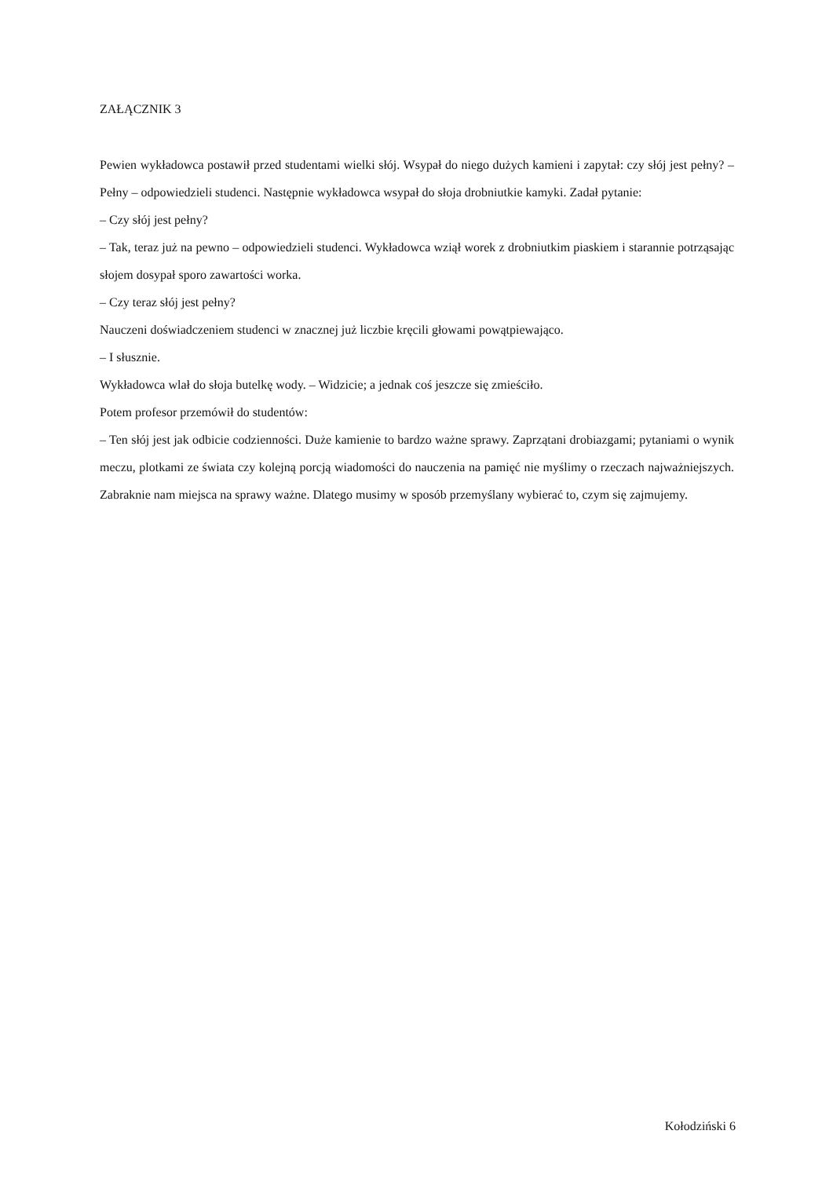ZAŁĄCZNIK 3
Pewien wykładowca postawił przed studentami wielki słój. Wsypał do niego dużych kamieni i zapytał: czy słój jest pełny? – Pełny – odpowiedzieli studenci. Następnie wykładowca wsypał do słoja drobniutkie kamyki. Zadał pytanie:
– Czy słój jest pełny?
– Tak, teraz już na pewno – odpowiedzieli studenci. Wykładowca wziął worek z drobniutkim piaskiem i starannie potrząsając słojem dosypał sporo zawartości worka.
– Czy teraz słój jest pełny?
Nauczeni doświadczeniem studenci w znacznej już liczbie kręcili głowami powątpiewająco.
– I słusznie.
Wykładowca wlał do słoja butelkę wody. – Widzicie; a jednak coś jeszcze się zmieściło.
Potem profesor przemówił do studentów:
– Ten słój jest jak odbicie codzienności. Duże kamienie to bardzo ważne sprawy. Zaprzątani drobiazgami; pytaniami o wynik meczu, plotkami ze świata czy kolejną porcją wiadomości do nauczenia na pamięć nie myślimy o rzeczach najważniejszych. Zabraknie nam miejsca na sprawy ważne. Dlatego musimy w sposób przemyślany wybierać to, czym się zajmujemy.
Kołodziński 6